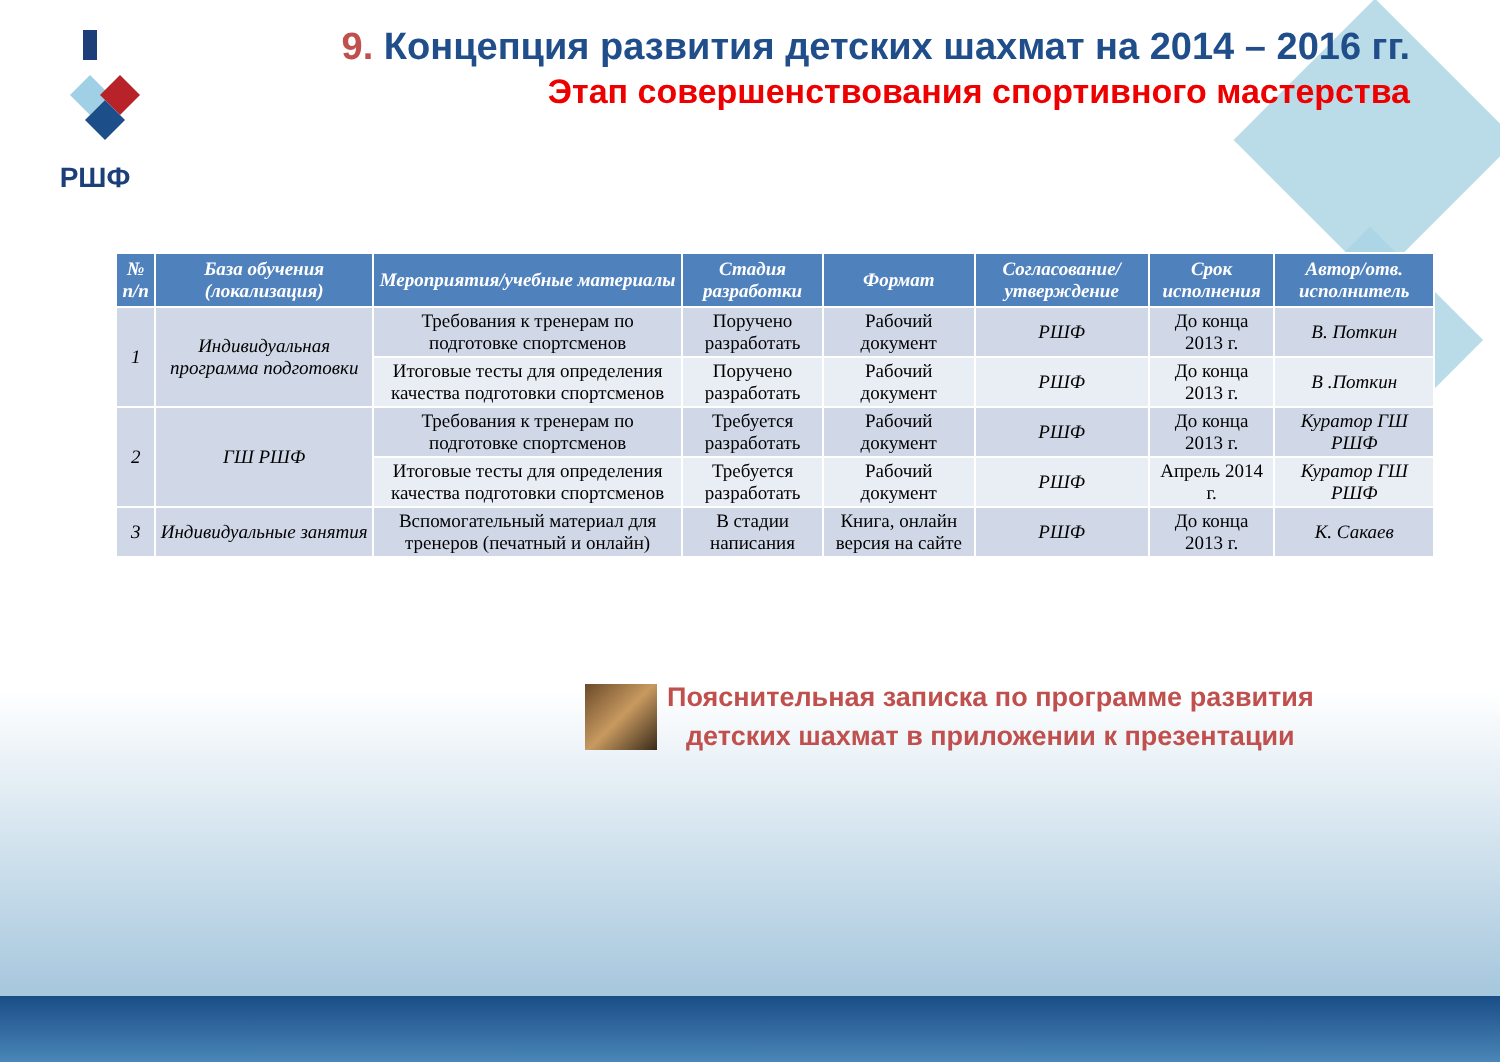РШФ
9. Концепция развития детских шахмат на 2014 – 2016 гг.
Этап совершенствования спортивного мастерства
| № п/п | База обучения (локализация) | Мероприятия/учебные материалы | Стадия разработки | Формат | Согласование/ утверждение | Срок исполнения | Автор/отв. исполнитель |
| --- | --- | --- | --- | --- | --- | --- | --- |
| 1 | Индивидуальная программа подготовки | Требования к тренерам по подготовке спортсменов | Поручено разработать | Рабочий документ | РШФ | До конца 2013 г. | В. Поткин |
| | | Итоговые тесты для определения качества подготовки спортсменов | Поручено разработать | Рабочий документ | РШФ | До конца 2013 г. | В .Поткин |
| 2 | ГШ РШФ | Требования к тренерам по подготовке спортсменов | Требуется разработать | Рабочий документ | РШФ | До конца 2013 г. | Куратор ГШ РШФ |
| | | Итоговые тесты для определения качества подготовки спортсменов | Требуется разработать | Рабочий документ | РШФ | Апрель 2014 г. | Куратор ГШ РШФ |
| 3 | Индивидуальные занятия | Вспомогательный материал для тренеров (печатный и онлайн) | В стадии написания | Книга, онлайн версия на сайте | РШФ | До конца 2013 г. | К. Сакаев |
Пояснительная записка по программе развития
детских шахмат в приложении к презентации